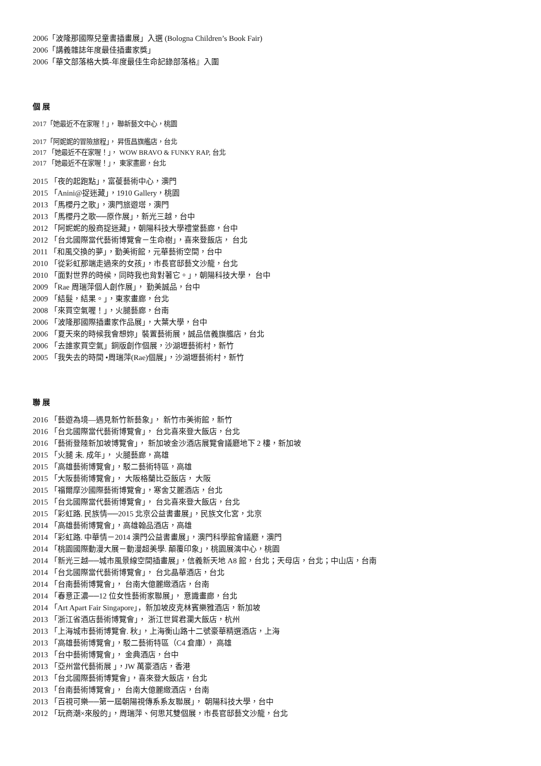2006「波隆那國際兒童書插畫展」入選 (Bologna Children’s Book Fair)
2006「講義雜誌年度最佳插畫家獎」
2006「華文部落格大獎-年度最佳生命記錄部落格』入圍
個 展
2017「她最近不在家喔！」， 聯新藝文中心，桃園
2017「阿妮妮的冒險旅程」， 昇恆昌旗艦店，台北
2017 「她最近不在家喔！」， WOW BRAVO & FUNKY RAP, 台北
2017 「她最近不在家喔！」， 東家畫廊，台北
2015 「夜的起跑點」，富葰藝術中心，澳門
2015 「Anini@捉迷藏」，1910 Gallery，桃園
2013 「馬櫻丹之歌」，澳門旅遊塔，澳門
2013 「馬櫻丹之歌──原作展」，新光三越，台中
2012 「阿妮妮的殷商捉迷藏」，朝陽科技大學禮堂藝廊，台中
2012 「台北國際當代藝術博覽會－生命樹」，喜來登飯店， 台北
2011 「和風交換的夢」，勤美術館，元華藝術空間，台中
2010 「從彩虹那端走過來的女孩」，市長官邸藝文沙龍，台北
2010 「面對世界的時候，同時我也背對著它。」，朝陽科技大學， 台中
2009 「Rae 周瑞萍個人創作展」， 勤美誠品，台中
2009 「結髮，結果。」，東家畫廊，台北
2008 「來買空氣喔！」，火腿藝廊，台南
2006 「波隆那國際插畫家作品展」，大葉大學，台中
2006 「夏天來的時候我會想妳」裝置藝術展，誠品信義旗艦店，台北
2006 「去誰家買空氣」銅版創作個展，沙湖壢藝術村，新竹
2005 「我失去的時間 •周瑞萍(Rae)個展」，沙湖壢藝術村，新竹
聯 展
2016 「藝遊為境—遇見新竹新藝象」， 新竹市美術館，新竹
2016 「台北國際當代藝術博覽會」， 台北喜來登大飯店，台北
2016 「藝術登陸新加坡博覽會」， 新加坡金沙酒店展覽會議廳地下 2 樓，新加坡
2015 「火腿 未. 成年」， 火腿藝廊，高雄
2015 「高雄藝術博覽會」，駁二藝術特區，高雄
2015 「大阪藝術博覽會」， 大阪格蘭比亞飯店， 大阪
2015 「福爾摩沙國際藝術博覽會」，寒舍艾麗酒店，台北
2015 「台北國際當代藝術博覽會」， 台北喜來登大飯店，台北
2015 「彩虹路. 民族情──2015 北京公益書畫展」，民族文化宮，北京
2014 「高雄藝術博覽會」，高雄翰品酒店，高雄
2014 「彩虹路. 中華情－2014 澳門公益書畫展」，澳門科學館會議廳，澳門
2014 「桃園國際動漫大展－動漫超美學. 顛覆印象」，桃園展演中心，桃園
2014 「新光三越──城市風景線空間插畫展」，信義新天地 A8 館，台北；天母店，台北；中山店，台南
2014 「台北國際當代藝術博覽會」， 台北晶華酒店，台北
2014 「台南藝術博覽會」， 台南大億麗緻酒店，台南
2014 「春意正濃──12 位女性藝術家聯展」， 意識畫廊，台北
2014 「Art Apart Fair Singapore」，新加坡皮克林賓樂雅酒店，新加坡
2013 「浙江省酒店藝術博覽會」， 浙江世貿君瀾大飯店，杭州
2013 「上海城市藝術博覽會. 秋」，上海衡山路十二號豪華精選酒店，上海
2013 「高雄藝術博覽會」，駁二藝術特區（C4 倉庫）， 高雄
2013 「台中藝術博覽會」， 金典酒店，台中
2013 「亞州當代藝術展 」，JW 萬豪酒店，香港
2013 「台北國際藝術博覽會」，喜來登大飯店，台北
2013 「台南藝術博覽會」， 台南大億麗緻酒店，台南
2013 「百視可樂──第一屆朝陽視傳系系友聯展」， 朝陽科技大學，台中
2012 「玩商潮×來殷的」，周瑞萍、何思芃雙個展，市長官邸藝文沙龍，台北